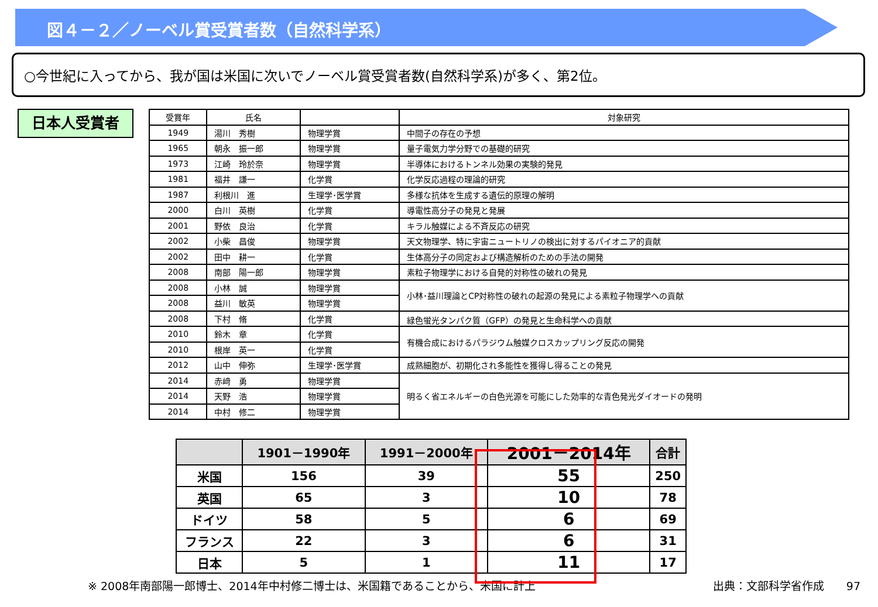図４－２／ノーベル賞受賞者数（自然科学系）
○今世紀に入ってから、我が国は米国に次いでノーベル賞受賞者数(自然科学系)が多く、第2位。
日本人受賞者
| 受賞年 | 氏名 | | 対象研究 |
| --- | --- | --- | --- |
| 1949 | 湯川 秀樹 | 物理学賞 | 中間子の存在の予想 |
| 1965 | 朝永 振一郎 | 物理学賞 | 量子電気力学分野での基礎的研究 |
| 1973 | 江崎 玲於奈 | 物理学賞 | 半導体におけるトンネル効果の実験的発見 |
| 1981 | 福井 謙一 | 化学賞 | 化学反応過程の理論的研究 |
| 1987 | 利根川 進 | 生理学･医学賞 | 多様な抗体を生成する遺伝的原理の解明 |
| 2000 | 白川 英樹 | 化学賞 | 導電性高分子の発見と発展 |
| 2001 | 野依 良治 | 化学賞 | キラル触媒による不斉反応の研究 |
| 2002 | 小柴 昌俊 | 物理学賞 | 天文物理学、特に宇宙ニュートリノの検出に対するパイオニア的貢献 |
| 2002 | 田中 耕一 | 化学賞 | 生体高分子の同定および構造解析のための手法の開発 |
| 2008 | 南部 陽一郎 | 物理学賞 | 素粒子物理学における自発的対称性の破れの発見 |
| 2008 | 小林 誠 | 物理学賞 | 小林･益川理論とCP対称性の破れの起源の発見による素粒子物理学への貢献 |
| 2008 | 益川 敏英 | 物理学賞 | |
| 2008 | 下村 脩 | 化学賞 | 緑色蛍光タンパク質（GFP）の発見と生命科学への貢献 |
| 2010 | 鈴木 章 | 化学賞 | 有機合成におけるパラジウム触媒クロスカップリング反応の開発 |
| 2010 | 根岸 英一 | 化学賞 | |
| 2012 | 山中 伸弥 | 生理学･医学賞 | 成熟細胞が、初期化され多能性を獲得し得ることの発見 |
| 2014 | 赤﨑 勇 | 物理学賞 | 明るく省エネルギーの白色光源を可能にした効率的な青色発光ダイオードの発明 |
| 2014 | 天野 浩 | 物理学賞 | |
| 2014 | 中村 修二 | 物理学賞 | |
| | 1901－1990年 | 1991－2000年 | 2001－2014年 | 合計 |
| --- | --- | --- | --- | --- |
| 米国 | 156 | 39 | 55 | 250 |
| 英国 | 65 | 3 | 10 | 78 |
| ドイツ | 58 | 5 | 6 | 69 |
| フランス | 22 | 3 | 6 | 31 |
| 日本 | 5 | 1 | 11 | 17 |
※ 2008年南部陽一郎博士、2014年中村修二博士は、米国籍であることから、米国に計上 出典：文部科学省作成　　97